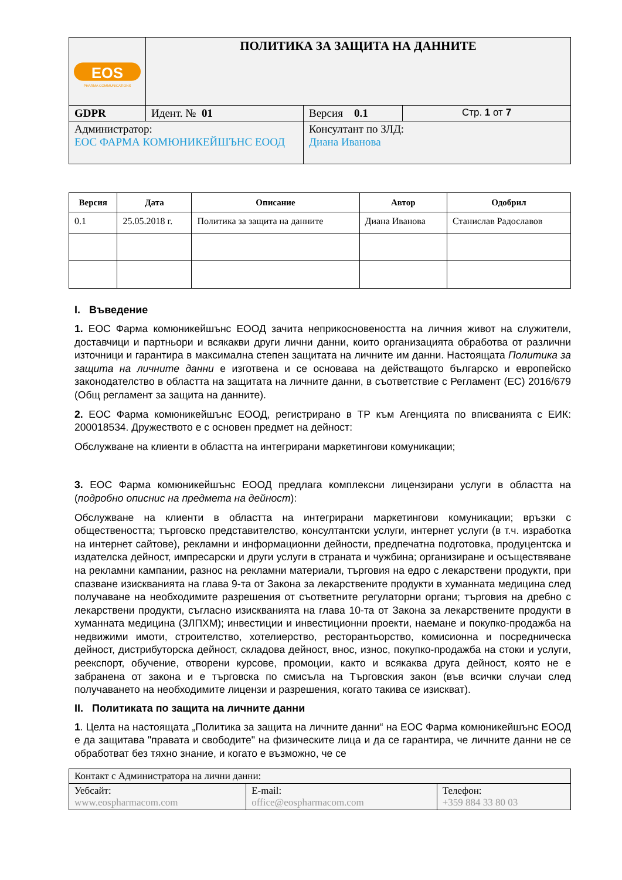| EOS PHARMA COMMUNICATIONS | ПОЛИТИКА ЗА ЗАЩИТА НА ДАННИТЕ | | |
| GDPR | Идент. № 01 | Версия 0.1 | Стр. 1 от 7 |
| Администратор: ЕОС ФАРМА КОМЮНИКЕЙШЪНС ЕООД | | Консултант по ЗЛД: Диана Иванова | |
| Версия | Дата | Описание | Автор | Одобрил |
| --- | --- | --- | --- | --- |
| 0.1 | 25.05.2018 г. | Политика за защита на данните | Диана Иванова | Станислав Радославов |
I. Въведение
1. ЕОС Фарма комюникейшънс ЕООД зачита неприкосновеността на личния живот на служители, доставчици и партньори и всякакви други лични данни, които организацията обработва от различни източници и гарантира в максимална степен защитата на личните им данни. Настоящата Политика за защита на личните данни е изготвена и се основава на действащото българско и европейско законодателство в областта на защитата на личните данни, в съответствие с Регламент (ЕС) 2016/679 (Общ регламент за защита на данните).
2. ЕОС Фарма комюникейшънс ЕООД, регистрирано в ТР към Агенцията по вписванията с ЕИК: 200018534. Дружеството е с основен предмет на дейност:
Обслужване на клиенти в областта на интегрирани маркетингови комуникации;
3. ЕОС Фарма комюникейшънс ЕООД предлага комплексни лицензирани услуги в областта на (подробно описнис на предмета на дейност):
Обслужване на клиенти в областта на интегрирани маркетингови комуникации; връзки с обществеността; търговско представителство, консултантски услуги, интернет услуги (в т.ч. изработка на интернет сайтове), рекламни и информационни дейности, предпечатна подготовка, продуцентска и издателска дейност, импресарски и други услуги в страната и чужбина; организиране и осъществяване на рекламни кампании, разнос на рекламни материали, търговия на едро с лекарствени продукти, при спазване изискванията на глава 9-та от Закона за лекарствените продукти в хуманната медицина след получаване на необходимите разрешения от съответните регулаторни органи; търговия на дребно с лекарствени продукти, съгласно изискванията на глава 10-та от Закона за лекарствените продукти в хуманната медицина (ЗЛПХМ); инвестиции и инвестиционни проекти, наемане и покупко-продажба на недвижими имоти, строителство, хотелиерство, ресторантьорство, комисионна и посредническа дейност, дистрибуторска дейност, складова дейност, внос, износ, покупко-продажба на стоки и услуги, реекспорт, обучение, отворени курсове, промоции, както и всякаква друга дейност, която не е забранена от закона и е търговска по смисъла на Търговския закон (във всички случаи след получаването на необходимите лицензи и разрешения, когато такива се изискват).
II. Политиката по защита на личните данни
1. Целта на настоящата „Политика за защита на личните данни“ на ЕОС Фарма комюникейшънс ЕООД е да защитава "правата и свободите" на физическите лица и да се гарантира, че личните данни не се обработват без тяхно знание, и когато е възможно, че се
| Контакт с Администратора на лични данни: | | |
| Уебсайт: www.eospharmacom.com | E-mail: office@eospharmacom.com | Телефон: +359 884 33 80 03 |